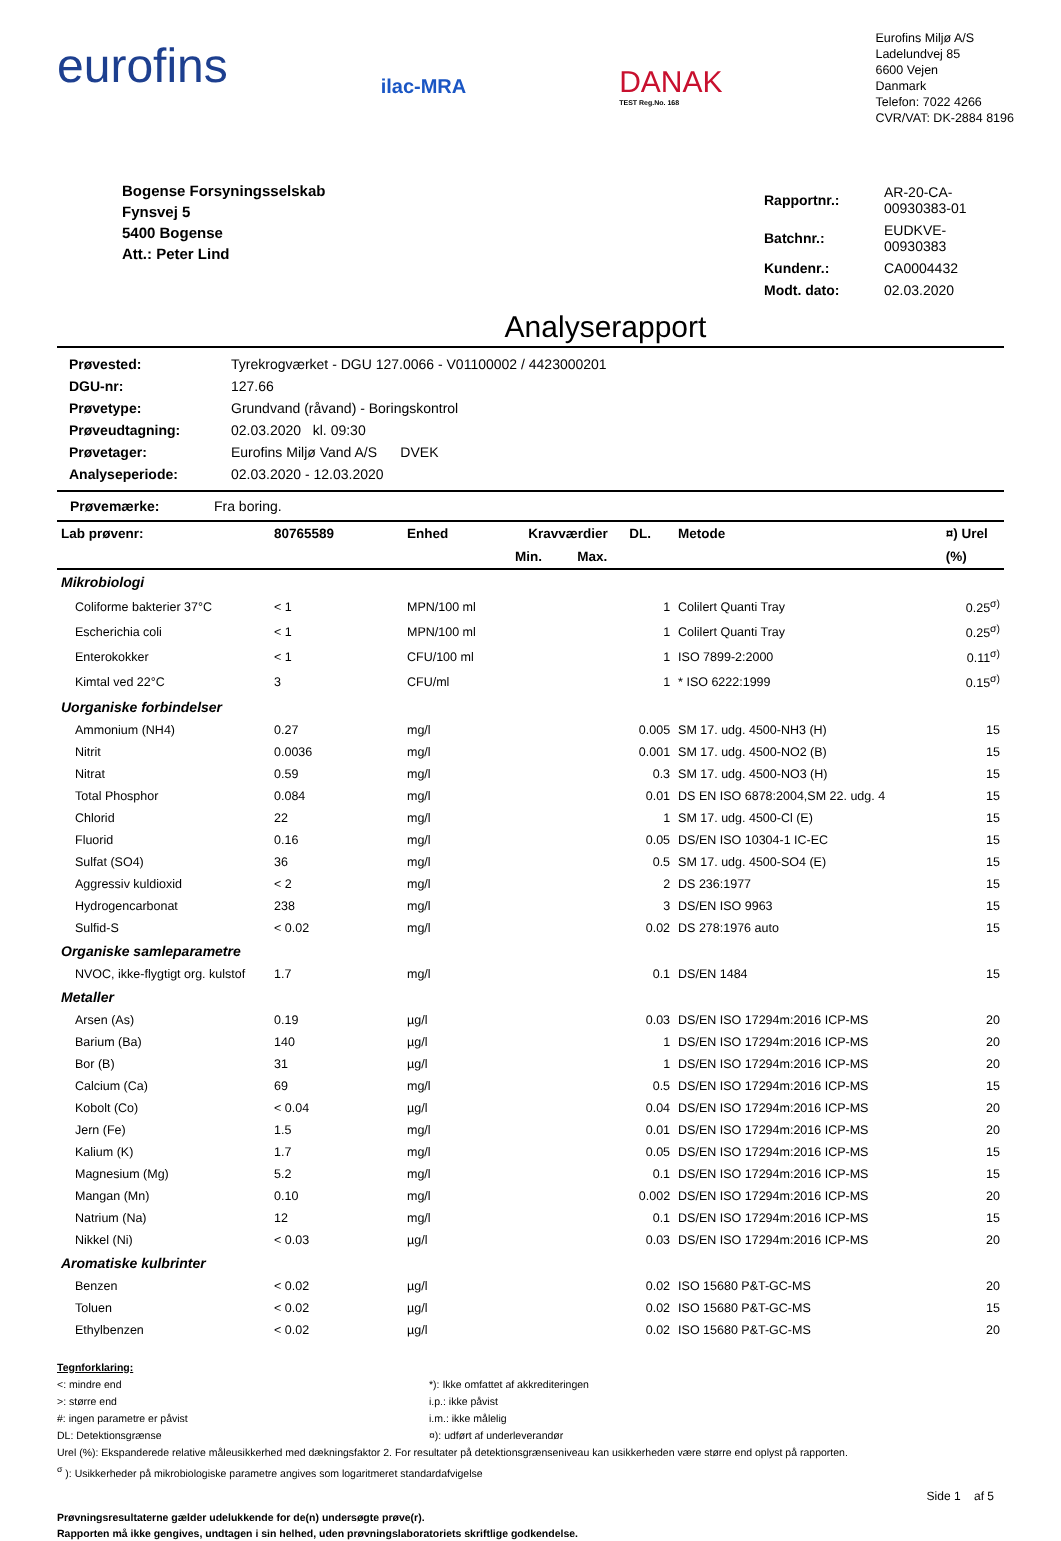eurofins
ilac-MRA
DANAK
TEST Reg.No. 168
Eurofins Miljø A/S
Ladelundvej 85
6600 Vejen
Danmark
Telefon: 7022 4266
CVR/VAT: DK-2884 8196
Bogense Forsyningsselskab
Fynsvej 5
5400 Bogense
Att.: Peter Lind
| Rapportnr.: | AR-20-CA-00930383-01 |
| Batchnr.: | EUDKVE-00930383 |
| Kundenr.: | CA0004432 |
| Modt. dato: | 02.03.2020 |
Analyserapport
| Prøvested: | Tyrekrogværket - DGU 127.0066 - V01100002 / 4423000201 |
| DGU-nr: | 127.66 |
| Prøvetype: | Grundvand (råvand) - Boringskontrol |
| Prøveudtagning: | 02.03.2020 kl. 09:30 |
| Prøvetager: | Eurofins Miljø Vand A/S DVEK |
| Analyseperiode: | 02.03.2020 - 12.03.2020 |
Prøvemærke: Fra boring.
| Lab prøvenr: | 80765589 | Enhed | Kravværdier | | DL. | Metode | ¤) Urel |
| --- | --- | --- | --- | --- | --- | --- | --- |
| | | | Min. | Max. | | | (%) |
| Mikrobiologi | | | | | | | |
| Coliforme bakterier 37°C | < 1 | MPN/100 ml | | | 1 | Colilert Quanti Tray | 0.25<sup>σ)</sup> |
| Escherichia coli | < 1 | MPN/100 ml | | | 1 | Colilert Quanti Tray | 0.25<sup>σ)</sup> |
| Enterokokker | < 1 | CFU/100 ml | | | 1 | ISO 7899-2:2000 | 0.11<sup>σ)</sup> |
| Kimtal ved 22°C | 3 | CFU/ml | | | 1 | * ISO 6222:1999 | 0.15<sup>σ)</sup> |
| Uorganiske forbindelser | | | | | | | |
| Ammonium (NH4) | 0.27 | mg/l | | | 0.005 | SM 17. udg. 4500-NH3 (H) | 15 |
| Nitrit | 0.0036 | mg/l | | | 0.001 | SM 17. udg. 4500-NO2 (B) | 15 |
| Nitrat | 0.59 | mg/l | | | 0.3 | SM 17. udg. 4500-NO3 (H) | 15 |
| Total Phosphor | 0.084 | mg/l | | | 0.01 | DS EN ISO 6878:2004,SM 22. udg. 4 | 15 |
| Chlorid | 22 | mg/l | | | 1 | SM 17. udg. 4500-Cl (E) | 15 |
| Fluorid | 0.16 | mg/l | | | 0.05 | DS/EN ISO 10304-1 IC-EC | 15 |
| Sulfat (SO4) | 36 | mg/l | | | 0.5 | SM 17. udg. 4500-SO4 (E) | 15 |
| Aggressiv kuldioxid | < 2 | mg/l | | | 2 | DS 236:1977 | 15 |
| Hydrogencarbonat | 238 | mg/l | | | 3 | DS/EN ISO 9963 | 15 |
| Sulfid-S | < 0.02 | mg/l | | | 0.02 | DS 278:1976 auto | 15 |
| Organiske samleparametre | | | | | | | |
| NVOC, ikke-flygtigt org. kulstof | 1.7 | mg/l | | | 0.1 | DS/EN 1484 | 15 |
| Metaller | | | | | | | |
| Arsen (As) | 0.19 | µg/l | | | 0.03 | DS/EN ISO 17294m:2016 ICP-MS | 20 |
| Barium (Ba) | 140 | µg/l | | | 1 | DS/EN ISO 17294m:2016 ICP-MS | 20 |
| Bor (B) | 31 | µg/l | | | 1 | DS/EN ISO 17294m:2016 ICP-MS | 20 |
| Calcium (Ca) | 69 | mg/l | | | 0.5 | DS/EN ISO 17294m:2016 ICP-MS | 15 |
| Kobolt (Co) | < 0.04 | µg/l | | | 0.04 | DS/EN ISO 17294m:2016 ICP-MS | 20 |
| Jern (Fe) | 1.5 | mg/l | | | 0.01 | DS/EN ISO 17294m:2016 ICP-MS | 20 |
| Kalium (K) | 1.7 | mg/l | | | 0.05 | DS/EN ISO 17294m:2016 ICP-MS | 15 |
| Magnesium (Mg) | 5.2 | mg/l | | | 0.1 | DS/EN ISO 17294m:2016 ICP-MS | 15 |
| Mangan (Mn) | 0.10 | mg/l | | | 0.002 | DS/EN ISO 17294m:2016 ICP-MS | 20 |
| Natrium (Na) | 12 | mg/l | | | 0.1 | DS/EN ISO 17294m:2016 ICP-MS | 15 |
| Nikkel (Ni) | < 0.03 | µg/l | | | 0.03 | DS/EN ISO 17294m:2016 ICP-MS | 20 |
| Aromatiske kulbrinter | | | | | | | |
| Benzen | < 0.02 | µg/l | | | 0.02 | ISO 15680 P&T-GC-MS | 20 |
| Toluen | < 0.02 | µg/l | | | 0.02 | ISO 15680 P&T-GC-MS | 15 |
| Ethylbenzen | < 0.02 | µg/l | | | 0.02 | ISO 15680 P&T-GC-MS | 20 |
Tegnforklaring:
<: mindre end
>: større end
#: ingen parametre er påvist
DL: Detektionsgrænse
*): Ikke omfattet af akkrediteringen
i.p.: ikke påvist
i.m.: ikke målelig
¤): udført af underleverandør
Urel (%): Ekspanderede relative måleusikkerhed med dækningsfaktor 2. For resultater på detektionsgrænseniveau kan usikkerheden være større end oplyst på rapporten.
<sup>σ</sup> ): Usikkerheder på mikrobiologiske parametre angives som logaritmeret standardafvigelse
Side 1 af 5
Prøvningsresultaterne gælder udelukkende for de(n) undersøgte prøve(r).
Rapporten må ikke gengives, undtagen i sin helhed, uden prøvningslaboratoriets skriftlige godkendelse.